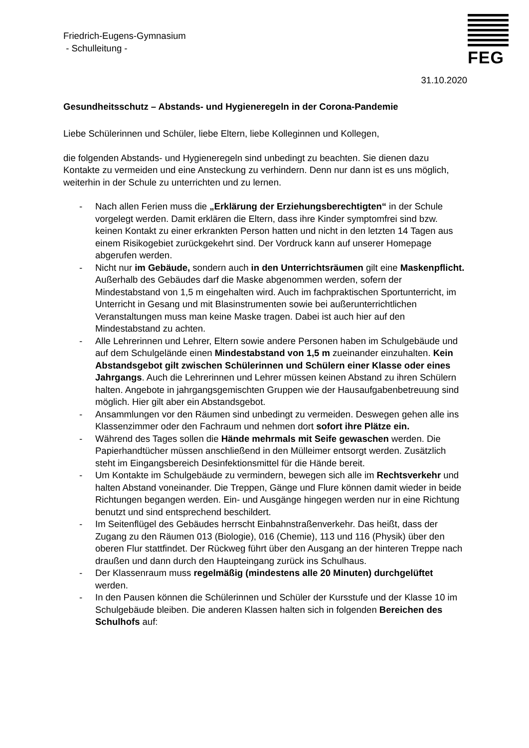FEG
Friedrich-Eugens-Gymnasium
- Schulleitung -
31.10.2020
Gesundheitsschutz – Abstands- und Hygieneregeln in der Corona-Pandemie
Liebe Schülerinnen und Schüler, liebe Eltern, liebe Kolleginnen und Kollegen,
die folgenden Abstands- und Hygieneregeln sind unbedingt zu beachten. Sie dienen dazu Kontakte zu vermeiden und eine Ansteckung zu verhindern. Denn nur dann ist es uns möglich, weiterhin in der Schule zu unterrichten und zu lernen.
- Nach allen Ferien muss die „Erklärung der Erziehungsberechtigten“ in der Schule vorgelegt werden. Damit erklären die Eltern, dass ihre Kinder symptomfrei sind bzw. keinen Kontakt zu einer erkrankten Person hatten und nicht in den letzten 14 Tagen aus einem Risikogebiet zurückgekehrt sind. Der Vordruck kann auf unserer Homepage abgerufen werden.
- Nicht nur im Gebäude, sondern auch in den Unterrichtsräumen gilt eine Maskenpflicht. Außerhalb des Gebäudes darf die Maske abgenommen werden, sofern der Mindestabstand von 1,5 m eingehalten wird. Auch im fachpraktischen Sportunterricht, im Unterricht in Gesang und mit Blasinstrumenten sowie bei außerunterrichtlichen Veranstaltungen muss man keine Maske tragen. Dabei ist auch hier auf den Mindestabstand zu achten.
- Alle Lehrerinnen und Lehrer, Eltern sowie andere Personen haben im Schulgebäude und auf dem Schulgelände einen Mindestabstand von 1,5 m zueinander einzuhalten. Kein Abstandsgebot gilt zwischen Schülerinnen und Schülern einer Klasse oder eines Jahrgangs. Auch die Lehrerinnen und Lehrer müssen keinen Abstand zu ihren Schülern halten. Angebote in jahrgangsgemischten Gruppen wie der Hausaufgabenbetreuung sind möglich. Hier gilt aber ein Abstandsgebot.
- Ansammlungen vor den Räumen sind unbedingt zu vermeiden. Deswegen gehen alle ins Klassenzimmer oder den Fachraum und nehmen dort sofort ihre Plätze ein.
- Während des Tages sollen die Hände mehrmals mit Seife gewaschen werden. Die Papierhandtücher müssen anschließend in den Mülleimer entsorgt werden. Zusätzlich steht im Eingangsbereich Desinfektionsmittel für die Hände bereit.
- Um Kontakte im Schulgebäude zu vermindern, bewegen sich alle im Rechtsverkehr und halten Abstand voneinander. Die Treppen, Gänge und Flure können damit wieder in beide Richtungen begangen werden. Ein- und Ausgänge hingegen werden nur in eine Richtung benutzt und sind entsprechend beschildert.
- Im Seitenflügel des Gebäudes herrscht Einbahnstraßenverkehr. Das heißt, dass der Zugang zu den Räumen 013 (Biologie), 016 (Chemie), 113 und 116 (Physik) über den oberen Flur stattfindet. Der Rückweg führt über den Ausgang an der hinteren Treppe nach draußen und dann durch den Haupteingang zurück ins Schulhaus.
- Der Klassenraum muss regelmäßig (mindestens alle 20 Minuten) durchgelüftet werden.
- In den Pausen können die Schülerinnen und Schüler der Kursstufe und der Klasse 10 im Schulgebäude bleiben. Die anderen Klassen halten sich in folgenden Bereichen des Schulhofs auf: